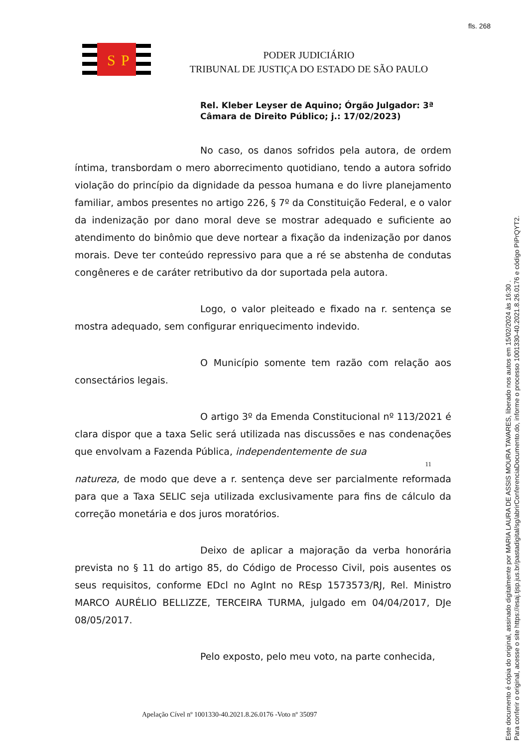fls. 268
S
P
PODER JUDICIÁRIO
TRIBUNAL DE JUSTIÇA DO ESTADO DE SÃO PAULO
Rel. Kleber Leyser de Aquino; Órgão Julgador: 3ª Câmara de Direito Público; j.: 17/02/2023)
No caso, os danos sofridos pela autora, de ordem íntima, transbordam o mero aborrecimento quotidiano, tendo a autora sofrido violação do princípio da dignidade da pessoa humana e do livre planejamento familiar, ambos presentes no artigo 226, § 7º da Constituição Federal, e o valor da indenização por dano moral deve se mostrar adequado e suficiente ao atendimento do binômio que deve nortear a fixação da indenização por danos morais. Deve ter conteúdo repressivo para que a ré se abstenha de condutas congêneres e de caráter retributivo da dor suportada pela autora.
Logo, o valor pleiteado e fixado na r. sentença se mostra adequado, sem configurar enriquecimento indevido.
O Município somente tem razão com relação aos consectários legais.
O artigo 3º da Emenda Constitucional nº 113/2021 é clara dispor que a taxa Selic será utilizada nas discussões e nas condenações que envolvam a Fazenda Pública, independentemente de sua
11
natureza, de modo que deve a r. sentença deve ser parcialmente reformada para que a Taxa SELIC seja utilizada exclusivamente para fins de cálculo da correção monetária e dos juros moratórios.
Deixo de aplicar a majoração da verba honorária prevista no § 11 do artigo 85, do Código de Processo Civil, pois ausentes os seus requisitos, conforme EDcl no AgInt no REsp 1573573/RJ, Rel. Ministro MARCO AURÉLIO BELLIZZE, TERCEIRA TURMA, julgado em 04/04/2017, DJe 08/05/2017.
Pelo exposto, pelo meu voto, na parte conhecida,
Apelação Cível nº 1001330-40.2021.8.26.0176 -Voto nº 35097
Este documento é cópia do original, assinado digitalmente por MARIA LAURA DE ASSIS MOURA TAVARES, liberado nos autos em 15/02/2024 às 16:30 .
Para conferir o original, acesse o site https://esaj.tjsp.jus.br/pastadigital/sg/abrirConferenciaDocumento.do, informe o processo 1001330-40.2021.8.26.0176 e código PiPrQYT2.